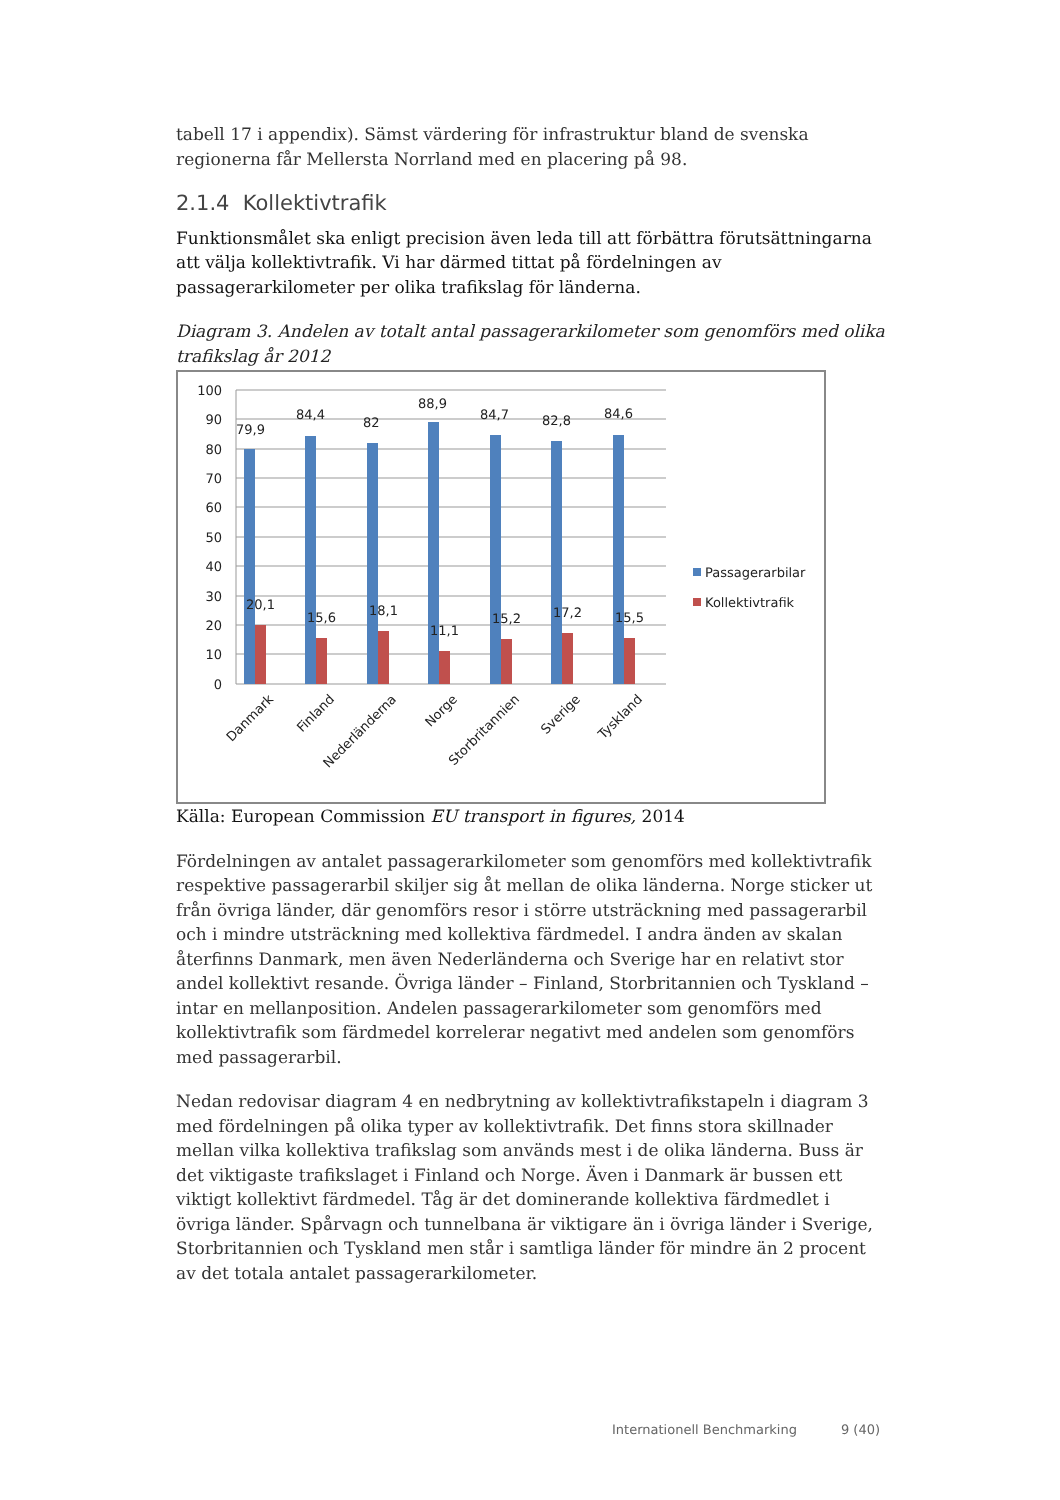tabell 17 i appendix). Sämst värdering för infrastruktur bland de svenska regionerna får Mellersta Norrland med en placering på 98.
2.1.4 Kollektivtrafik
Funktionsmålet ska enligt precision även leda till att förbättra förutsättningarna att välja kollektivtrafik. Vi har därmed tittat på fördelningen av passagerarkilometer per olika trafikslag för länderna.
Diagram 3. Andelen av totalt antal passagerarkilometer som genomförs med olika trafikslag år 2012
100
90
80
70
60
50
40
30
20
10
0
79,9
84,4
82
88,9
84,7
82,8
84,6
20,1
15,6
18,1
11,1
15,2
17,2
15,5
Danmark
Finland
Nederländerna
Norge
Storbritannien
Sverige
Tyskland
Passagerarbilar
Kollektivtrafik
Källa: European Commission EU transport in figures, 2014
Fördelningen av antalet passagerarkilometer som genomförs med kollektivtrafik respektive passagerarbil skiljer sig åt mellan de olika länderna. Norge sticker ut från övriga länder, där genomförs resor i större utsträckning med passagerarbil och i mindre utsträckning med kollektiva färdmedel. I andra änden av skalan återfinns Danmark, men även Nederländerna och Sverige har en relativt stor andel kollektivt resande. Övriga länder – Finland, Storbritannien och Tyskland – intar en mellanposition. Andelen passagerarkilometer som genomförs med kollektivtrafik som färdmedel korrelerar negativt med andelen som genomförs med passagerarbil.
Nedan redovisar diagram 4 en nedbrytning av kollektivtrafikstapeln i diagram 3 med fördelningen på olika typer av kollektivtrafik. Det finns stora skillnader mellan vilka kollektiva trafikslag som används mest i de olika länderna. Buss är det viktigaste trafikslaget i Finland och Norge. Även i Danmark är bussen ett viktigt kollektivt färdmedel. Tåg är det dominerande kollektiva färdmedlet i övriga länder. Spårvagn och tunnelbana är viktigare än i övriga länder i Sverige, Storbritannien och Tyskland men står i samtliga länder för mindre än 2 procent av det totala antalet passagerarkilometer.
Internationell Benchmarking 9 (40)